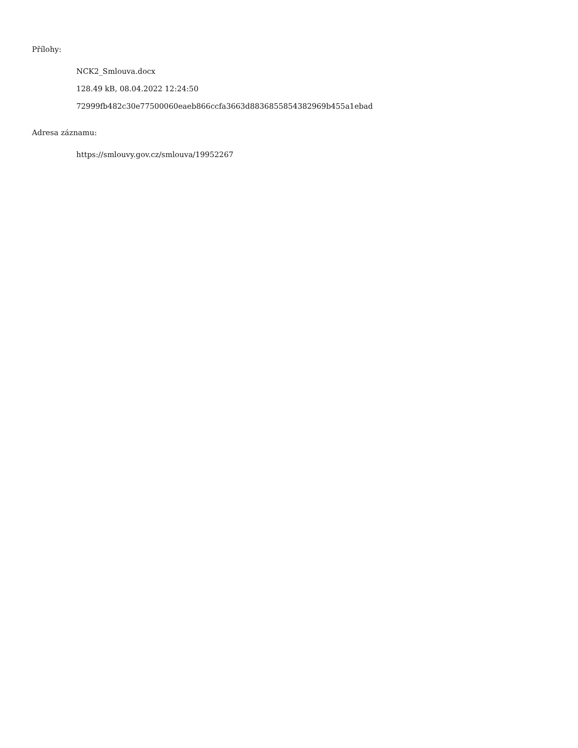Přílohy:
NCK2_Smlouva.docx
128.49 kB, 08.04.2022 12:24:50
72999fb482c30e77500060eaeb866ccfa3663d8836855854382969b455a1ebad
Adresa záznamu:
https://smlouvy.gov.cz/smlouva/19952267